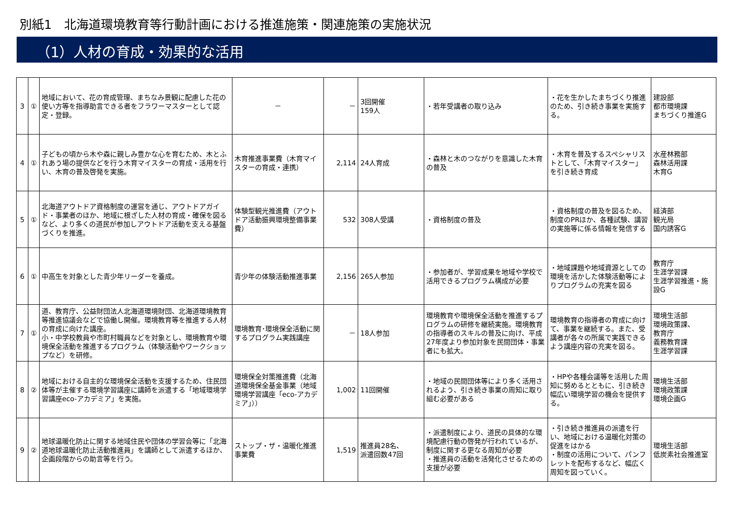別紙1　北海道環境教育等行動計画における推進施策・関連施策の実施状況
（1）人材の育成・効果的な活用
| 3 | ① | 地域において、花の育成管理、まちなみ景観に配慮した花の使い方等を指導助言できる者をフラワーマスターとして認定・登録。 | － | － | 3回開催 159人 | ・若年受講者の取り込み | ・花を生かしたまちづくり推進のため、引き続き事業を実施する。 | 建設部 都市環境課 まちづくり推進G |
| 4 | ① | 子どもの頃から木や森に親しみ豊かな心を育むため、木とふれあう場の提供などを行う木育マイスターの育成・活用を行い、木育の普及啓発を実施。 | 木育推進事業費（木育マイスターの育成・連携） | 2,114 | 24人育成 | ・森林と木のつながりを意識した木育の普及 | ・木育を普及するスペシャリストとして、「木育マイスター」を引き続き育成 | 水産林務部 森林活用課 木育G |
| 5 | ① | 北海道アウトドア資格制度の運営を通じ、アウトドアガイド・事業者のほか、地域に根ざした人材の育成・確保を図るなど、より多くの道民が参加しアウトドア活動を支える基盤づくりを推進。 | 体験型観光推進費（アウトドア活動振興環境整備事業費） | 532 | 308人受講 | ・資格制度の普及 | ・資格制度の普及を図るため、制度のPRほか、各種試験、講習の実施等に係る情報を発信する | 経済部 観光局 国内誘客G |
| 6 | ① | 中高生を対象とした青少年リーダーを養成。 | 青少年の体験活動推進事業 | 2,156 | 265人参加 | ・参加者が、学習成果を地域や学校で活用できるプログラム構成が必要 | ・地域課題や地域資源としての環境を活かした体験活動等によりプログラムの充実を図る | 教育庁 生涯学習課 生涯学習推進・施設G |
| 7 | ① | 道、教育庁、公益財団法人北海道環境財団、北海道環境教育等推進協議会などで協働し開催。環境教育等を推進する人材の育成に向けた講座。 小・中学校教員や市町村職員などを対象とし、環境教育や環境保全活動を推進するプログラム（体験活動やワークショップなど）を研修。 | 環境教育･環境保全活動に関するプログラム実践講座 | － | 18人参加 | 環境教育や環境保全活動を推進するプログラムの研修を継続実施。環境教育の指導者のスキルの普及に向け、平成27年度より参加対象を民間団体・事業者にも拡大。 | 環境教育の指導者の育成に向けて、事業を継続する。また、受講者が各々の所属で実践できるよう講座内容の充実を図る。 | 環境生活部 環境政策課、 教育庁 義務教育課 生涯学習課 |
| 8 | ② | 地域における自主的な環境保全活動を支援するため、住民団体等が主催する環境学習講座に講師を派遣する「地域環境学習講座eco-アカデミア」を実施。 | 環境保全対策推進費（北海道環境保全基金事業（地域環境学習講座「eco-アカデミア」）） | 1,002 | 11回開催 | ・地域の民間団体等により多く活用されるよう、引き続き事業の周知に取り組む必要がある | ・HPや各種会議等を活用した周知に努めるとともに、引き続き幅広い環境学習の機会を提供する。 | 環境生活部 環境政策課 環境企画G |
| 9 | ② | 地球温暖化防止に関する地域住民や団体の学習会等に「北海道地球温暖化防止活動推進員」を講師として派遣するほか、企画段階からの助言等を行う。 | ストップ・ザ・温暖化推進事業費 | 1,519 | 推進員28名、 派遣回数47回 | ・派遣制度により、道民の具体的な環境配慮行動の啓発が行われているが、制度に関する更なる周知が必要 ・推進員の活動を活発化させるための支援が必要 | ・引き続き推進員の派遣を行い、地域における温暖化対策の促進をはかる ・制度の活用について、パンフレットを配布するなど、幅広く周知を図っていく。 | 環境生活部 低炭素社会推進室 |